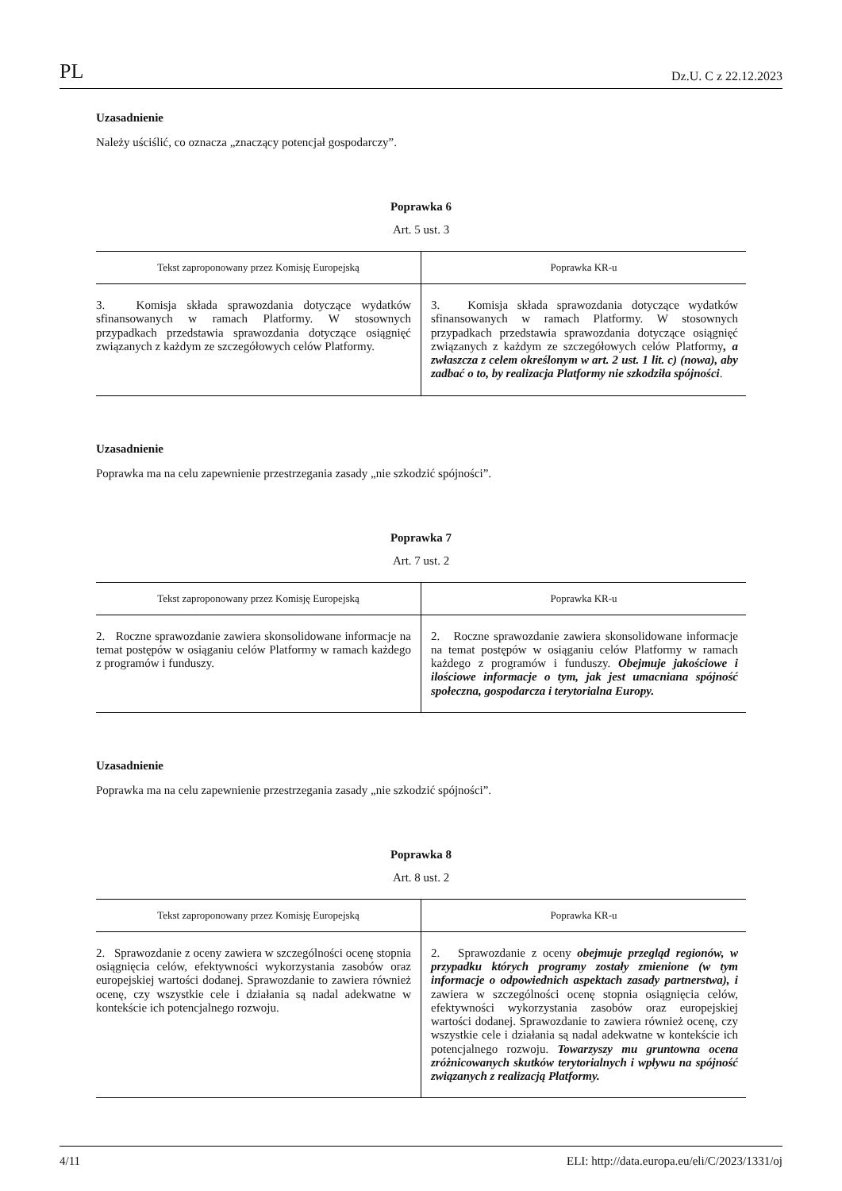PL Dz.U. C z 22.12.2023
Uzasadnienie
Należy uściślić, co oznacza „znaczący potencjał gospodarczy”.
Poprawka 6
Art. 5 ust. 3
| Tekst zaproponowany przez Komisję Europejską | Poprawka KR-u |
| --- | --- |
| 3. Komisja składa sprawozdania dotyczące wydatków sfinansowanych w ramach Platformy. W stosownych przypadkach przedstawia sprawozdania dotyczące osiągnięć związanych z każdym ze szczegółowych celów Platformy. | 3. Komisja składa sprawozdania dotyczące wydatków sfinansowanych w ramach Platformy. W stosownych przypadkach przedstawia sprawozdania dotyczące osiągnięć związanych z każdym ze szczegółowych celów Platformy , a zwłaszcza z celem określonym w art. 2 ust. 1 lit. c) (nowa), aby zadbać o to, by realizacja Platformy nie szkodziła spójności . |
Uzasadnienie
Poprawka ma na celu zapewnienie przestrzegania zasady „nie szkodzić spójności”.
Poprawka 7
Art. 7 ust. 2
| Tekst zaproponowany przez Komisję Europejską | Poprawka KR-u |
| --- | --- |
| 2. Roczne sprawozdanie zawiera skonsolidowane informacje na temat postępów w osiąganiu celów Platformy w ramach każdego z programów i funduszy. | 2. Roczne sprawozdanie zawiera skonsolidowane informacje na temat postępów w osiąganiu celów Platformy w ramach każdego z programów i funduszy. Obejmuje jakościowe i ilościowe informacje o tym, jak jest umacniana spójność społeczna, gospodarcza i terytorialna Europy. |
Uzasadnienie
Poprawka ma na celu zapewnienie przestrzegania zasady „nie szkodzić spójności”.
Poprawka 8
Art. 8 ust. 2
| Tekst zaproponowany przez Komisję Europejską | Poprawka KR-u |
| --- | --- |
| 2. Sprawozdanie z oceny zawiera w szczególności ocenę stopnia osiągnięcia celów, efektywności wykorzystania zasobów oraz europejskiej wartości dodanej. Sprawozdanie to zawiera również ocenę, czy wszystkie cele i działania są nadal adekwatne w kontekście ich potencjalnego rozwoju. | 2. Sprawozdanie z oceny obejmuje przegląd regionów, w przypadku których programy zostały zmienione (w tym informacje o odpowiednich aspektach zasady partnerstwa), i zawiera w szczególności ocenę stopnia osiągnięcia celów, efektywności wykorzystania zasobów oraz europejskiej wartości dodanej. Sprawozdanie to zawiera również ocenę, czy wszystkie cele i działania są nadal adekwatne w kontekście ich potencjalnego rozwoju. Towarzyszy mu gruntowna ocena zróżnicowanych skutków terytorialnych i wpływu na spójność związanych z realizacją Platformy. |
4/11 ELI: http://data.europa.eu/eli/C/2023/1331/oj